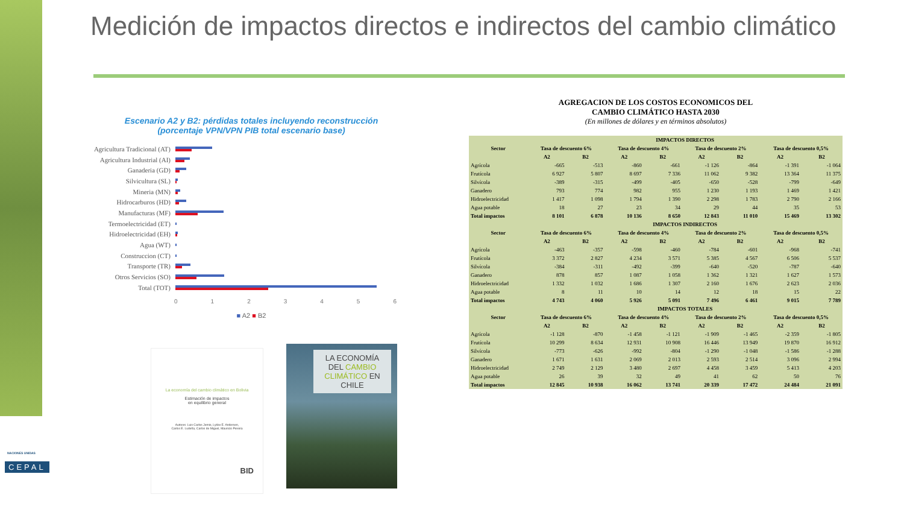Medición de impactos directos e indirectos del cambio climático
Escenario A2 y B2: pérdidas totales incluyendo reconstrucción
(porcentaje VPN/VPN PIB total escenario base)
Agricultura Tradicional (AT)
Agricultura Industrial (AI)
Ganaderia (GD)
Silvicultura (SL)
Mineria (MN)
Hidrocarburos (HD)
Manufacturas (MF)
Termoelectricidad (ET)
Hidroelectricidad (EH)
Agua (WT)
Construccion (CT)
Transporte (TR)
Otros Servicios (SO)
Total (TOT)
0123456
■ A2 ■ B2
La economía del cambio climático en Bolivia
Estimación de impactos
en equilibrio general
Autores: Luis Carlos Jemio, Lykke E. Andersen,
Carlos E. Ludeña, Carlos de Miguel, Mauricio Pereira
BID
LA ECONOMÍA DEL CAMBIO CLIMÁTICO EN CHILE
AGREGACION DE LOS COSTOS ECONOMICOS DEL
CAMBIO CLIMÁTICO HASTA 2030
(En millones de dólares y en términos absolutos)
| Sector | IMPACTOS DIRECTOS | | | | | | | |
| --- | --- | --- | --- | --- | --- | --- | --- | --- |
| | Tasa de descuento 6% | | Tasa de descuento 4% | | Tasa de descuento 2% | | Tasa de descuento 0,5% | |
| | A2 | B2 | A2 | B2 | A2 | B2 | A2 | B2 |
| Agrícola | -665 | -513 | -860 | -661 | -1 126 | -864 | -1 391 | -1 064 |
| Frutícola | 6 927 | 5 807 | 8 697 | 7 336 | 11 062 | 9 382 | 13 364 | 11 375 |
| Silvícola | -389 | -315 | -499 | -405 | -650 | -528 | -799 | -649 |
| Ganadero | 793 | 774 | 982 | 955 | 1 230 | 1 193 | 1 469 | 1 421 |
| Hidroelectricidad | 1 417 | 1 098 | 1 794 | 1 390 | 2 298 | 1 783 | 2 790 | 2 166 |
| Agua potable | 18 | 27 | 23 | 34 | 29 | 44 | 35 | 53 |
| Total impactos | 8 101 | 6 878 | 10 136 | 8 650 | 12 843 | 11 010 | 15 469 | 13 302 |
| Sector | IMPACTOS INDIRECTOS | | | | | | | |
| | Tasa de descuento 6% | | Tasa de descuento 4% | | Tasa de descuento 2% | | Tasa de descuento 0,5% | |
| | A2 | B2 | A2 | B2 | A2 | B2 | A2 | B2 |
| Agrícola | -463 | -357 | -598 | -460 | -784 | -601 | -968 | -741 |
| Frutícola | 3 372 | 2 827 | 4 234 | 3 571 | 5 385 | 4 567 | 6 506 | 5 537 |
| Silvícola | -384 | -311 | -492 | -399 | -640 | -520 | -787 | -640 |
| Ganadero | 878 | 857 | 1 087 | 1 058 | 1 362 | 1 321 | 1 627 | 1 573 |
| Hidroelectricidad | 1 332 | 1 032 | 1 686 | 1 307 | 2 160 | 1 676 | 2 623 | 2 036 |
| Agua potable | 8 | 11 | 10 | 14 | 12 | 18 | 15 | 22 |
| Total impactos | 4 743 | 4 060 | 5 926 | 5 091 | 7 496 | 6 461 | 9 015 | 7 789 |
| Sector | IMPACTOS TOTALES | | | | | | | |
| | Tasa de descuento 6% | | Tasa de descuento 4% | | Tasa de descuento 2% | | Tasa de descuento 0,5% | |
| | A2 | B2 | A2 | B2 | A2 | B2 | A2 | B2 |
| Agrícola | -1 128 | -870 | -1 458 | -1 121 | -1 909 | -1 465 | -2 359 | -1 805 |
| Frutícola | 10 299 | 8 634 | 12 931 | 10 908 | 16 446 | 13 949 | 19 870 | 16 912 |
| Silvícola | -773 | -626 | -992 | -804 | -1 290 | -1 048 | -1 586 | -1 288 |
| Ganadero | 1 671 | 1 631 | 2 069 | 2 013 | 2 593 | 2 514 | 3 096 | 2 994 |
| Hidroelectricidad | 2 749 | 2 129 | 3 480 | 2 697 | 4 458 | 3 459 | 5 413 | 4 203 |
| Agua potable | 26 | 39 | 32 | 49 | 41 | 62 | 50 | 76 |
| Total impactos | 12 845 | 10 938 | 16 062 | 13 741 | 20 339 | 17 472 | 24 484 | 21 091 |
NACIONES UNIDAS
CEPAL